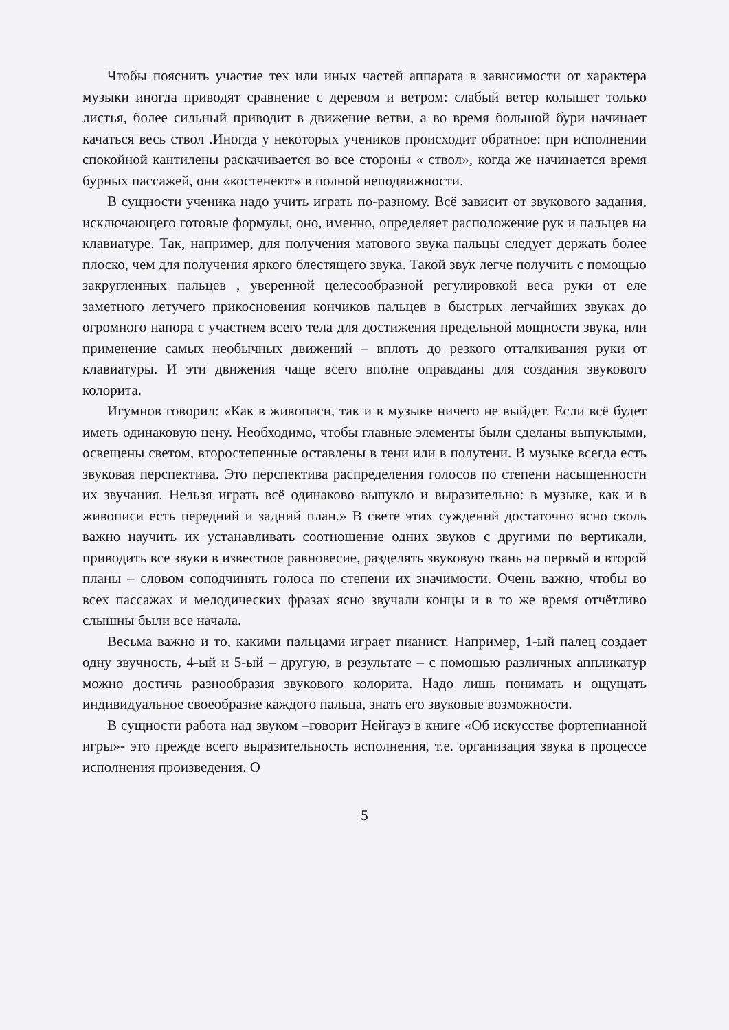Чтобы пояснить участие тех или иных частей аппарата в зависимости от характера музыки иногда приводят сравнение с деревом и ветром: слабый ветер колышет только листья, более сильный приводит в движение ветви, а во время большой бури начинает качаться весь ствол .Иногда у некоторых учеников происходит обратное: при исполнении спокойной кантилены раскачивается во все стороны « ствол», когда же начинается время бурных пассажей, они «костенеют» в полной неподвижности.
В сущности ученика надо учить играть по-разному. Всё зависит от звукового задания, исключающего готовые формулы, оно, именно, определяет расположение рук и пальцев на клавиатуре. Так, например, для получения матового звука пальцы следует держать более плоско, чем для получения яркого блестящего звука. Такой звук легче получить с помощью закругленных пальцев , уверенной целесообразной регулировкой веса руки от еле заметного летучего прикосновения кончиков пальцев в быстрых легчайших звуках до огромного напора с участием всего тела для достижения предельной мощности звука, или применение самых необычных движений – вплоть до резкого отталкивания руки от клавиатуры. И эти движения чаще всего вполне оправданы для создания звукового колорита.
Игумнов говорил: «Как в живописи, так и в музыке ничего не выйдет. Если всё будет иметь одинаковую цену. Необходимо, чтобы главные элементы были сделаны выпуклыми, освещены светом, второстепенные оставлены в тени или в полутени. В музыке всегда есть звуковая перспектива. Это перспектива распределения голосов по степени насыщенности их звучания. Нельзя играть всё одинаково выпукло и выразительно: в музыке, как и в живописи есть передний и задний план.» В свете этих суждений достаточно ясно сколь важно научить их устанавливать соотношение одних звуков с другими по вертикали, приводить все звуки в известное равновесие, разделять звуковую ткань на первый и второй планы – словом соподчинять голоса по степени их значимости. Очень важно, чтобы во всех пассажах и мелодических фразах ясно звучали концы и в то же время отчётливо слышны были все начала.
Весьма важно и то, какими пальцами играет пианист. Например, 1-ый палец создает одну звучность, 4-ый и 5-ый – другую, в результате – с помощью различных аппликатур можно достичь разнообразия звукового колорита. Надо лишь понимать и ощущать индивидуальное своеобразие каждого пальца, знать его звуковые возможности.
В сущности работа над звуком –говорит Нейгауз в книге «Об искусстве фортепианной игры»- это прежде всего выразительность исполнения, т.е. организация звука в процессе исполнения произведения. О
5